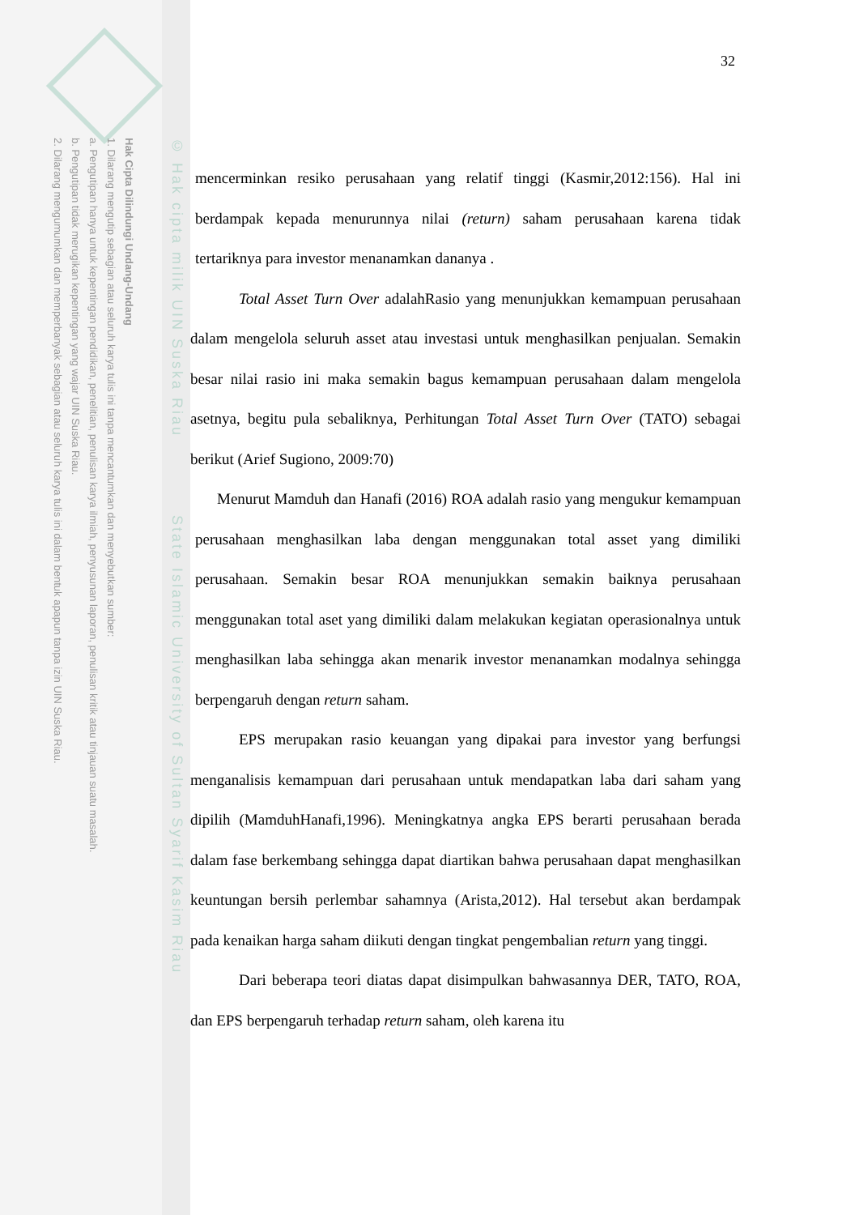Hak Cipta Dilindungi Undang-Undang
1. Dilarang mengutip sebagian atau seluruh karya tulis ini tanpa mencantumkan dan menyebutkan sumber:
a. Pengutipan hanya untuk kepentingan pendidikan, penelitian, penulisan karya ilmiah, penyusunan laporan, penulisan kritik atau tinjauan suatu masalah.
b. Pengutipan tidak merugikan kepentingan yang wajar UIN Suska Riau.
2. Dilarang mengumumkan dan memperbanyak sebagian atau seluruh karya tulis ini dalam bentuk apapun tanpa izin UIN Suska Riau.
© Hak cipta milik UIN Suska Riau State Islamic University of Sultan Syarif Kasim Riau
32
mencerminkan resiko perusahaan yang relatif tinggi (Kasmir,2012:156). Hal ini berdampak kepada menurunnya nilai (return) saham perusahaan karena tidak tertariknya para investor menanamkan dananya .
Total Asset Turn Over adalahRasio yang menunjukkan kemampuan perusahaan dalam mengelola seluruh asset atau investasi untuk menghasilkan penjualan. Semakin besar nilai rasio ini maka semakin bagus kemampuan perusahaan dalam mengelola asetnya, begitu pula sebaliknya, Perhitungan Total Asset Turn Over (TATO) sebagai berikut (Arief Sugiono, 2009:70)
Menurut Mamduh dan Hanafi (2016) ROA adalah rasio yang mengukur kemampuan perusahaan menghasilkan laba dengan menggunakan total asset yang dimiliki perusahaan. Semakin besar ROA menunjukkan semakin baiknya perusahaan menggunakan total aset yang dimiliki dalam melakukan kegiatan operasionalnya untuk menghasilkan laba sehingga akan menarik investor menanamkan modalnya sehingga berpengaruh dengan return saham.
EPS merupakan rasio keuangan yang dipakai para investor yang berfungsi menganalisis kemampuan dari perusahaan untuk mendapatkan laba dari saham yang dipilih (MamduhHanafi,1996). Meningkatnya angka EPS berarti perusahaan berada dalam fase berkembang sehingga dapat diartikan bahwa perusahaan dapat menghasilkan keuntungan bersih perlembar sahamnya (Arista,2012). Hal tersebut akan berdampak pada kenaikan harga saham diikuti dengan tingkat pengembalian return yang tinggi.
Dari beberapa teori diatas dapat disimpulkan bahwasannya DER, TATO, ROA, dan EPS berpengaruh terhadap return saham, oleh karena itu